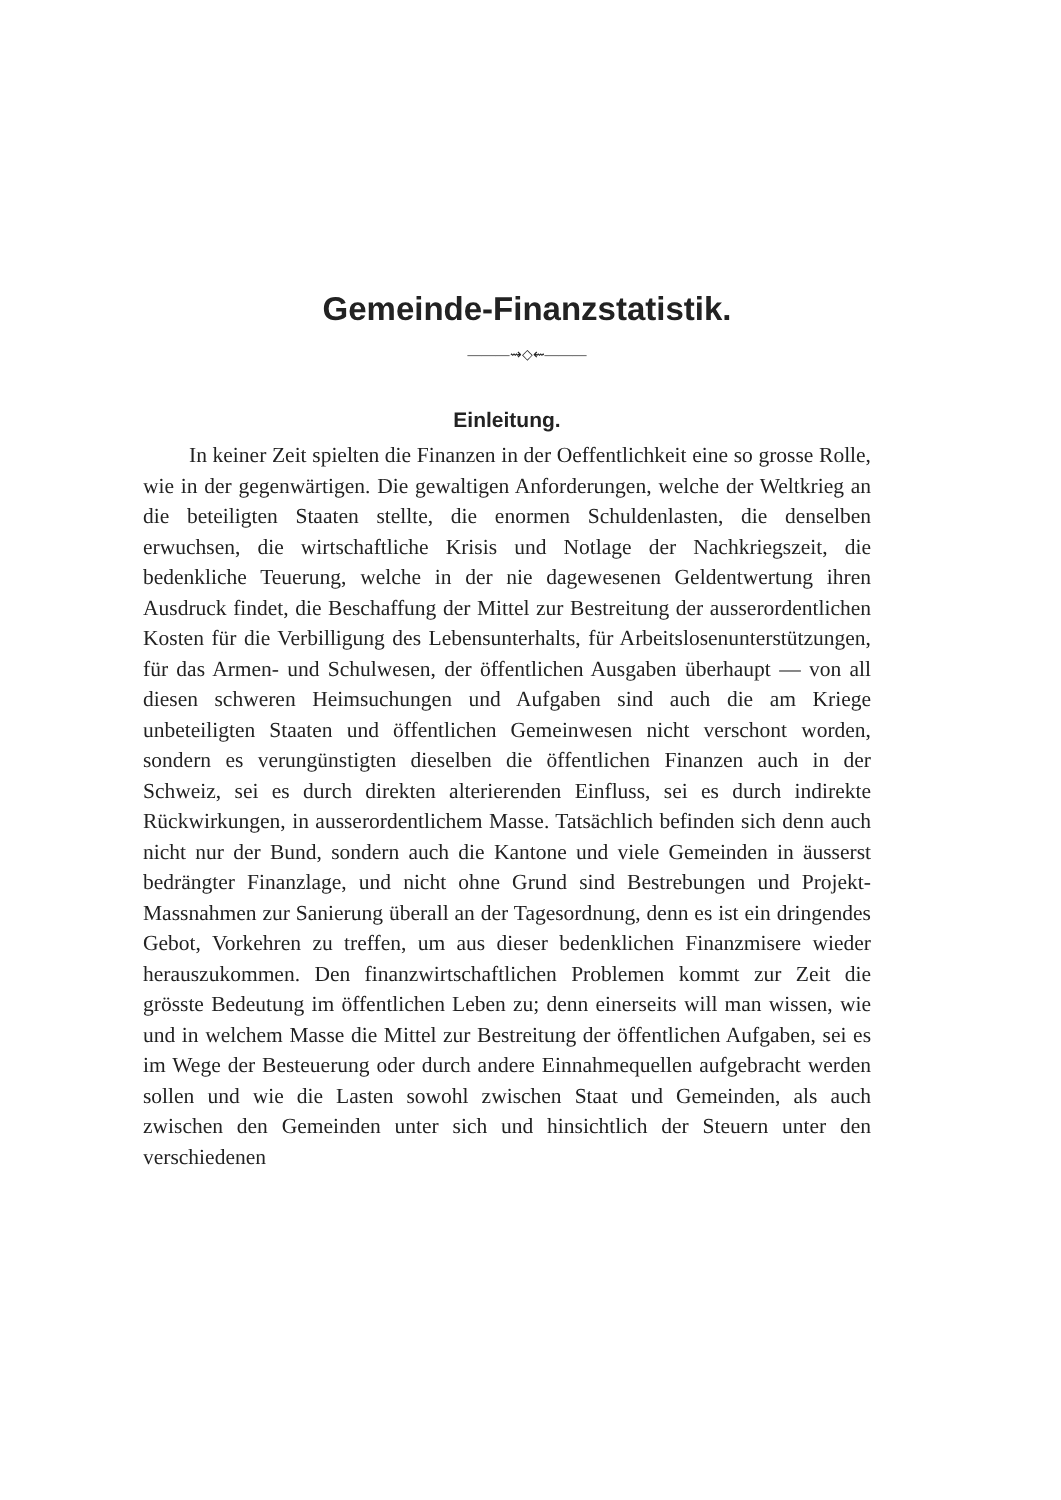Gemeinde-Finanzstatistik.
———⇝◇⇜———
Einleitung.
In keiner Zeit spielten die Finanzen in der Oeffentlichkeit eine so grosse Rolle, wie in der gegenwärtigen. Die gewaltigen Anforderungen, welche der Weltkrieg an die beteiligten Staaten stellte, die enormen Schuldenlasten, die denselben erwuchsen, die wirtschaftliche Krisis und Notlage der Nachkriegszeit, die bedenkliche Teuerung, welche in der nie dagewesenen Geldentwertung ihren Ausdruck findet, die Beschaffung der Mittel zur Bestreitung der ausserordentlichen Kosten für die Verbilligung des Lebensunterhalts, für Arbeitslosenunterstützungen, für das Armen- und Schulwesen, der öffentlichen Ausgaben überhaupt — von all diesen schweren Heimsuchungen und Aufgaben sind auch die am Kriege unbeteiligten Staaten und öffentlichen Gemeinwesen nicht verschont worden, sondern es verungünstigten dieselben die öffentlichen Finanzen auch in der Schweiz, sei es durch direkten alterierenden Einfluss, sei es durch indirekte Rückwirkungen, in ausserordentlichem Masse. Tatsächlich befinden sich denn auch nicht nur der Bund, sondern auch die Kantone und viele Gemeinden in äusserst bedrängter Finanzlage, und nicht ohne Grund sind Bestrebungen und Projekt-Massnahmen zur Sanierung überall an der Tagesordnung, denn es ist ein dringendes Gebot, Vorkehren zu treffen, um aus dieser bedenklichen Finanzmisere wieder herauszukommen. Den finanzwirtschaftlichen Problemen kommt zur Zeit die grösste Bedeutung im öffentlichen Leben zu; denn einerseits will man wissen, wie und in welchem Masse die Mittel zur Bestreitung der öffentlichen Aufgaben, sei es im Wege der Besteuerung oder durch andere Einnahmequellen aufgebracht werden sollen und wie die Lasten sowohl zwischen Staat und Gemeinden, als auch zwischen den Gemeinden unter sich und hinsichtlich der Steuern unter den verschiedenen